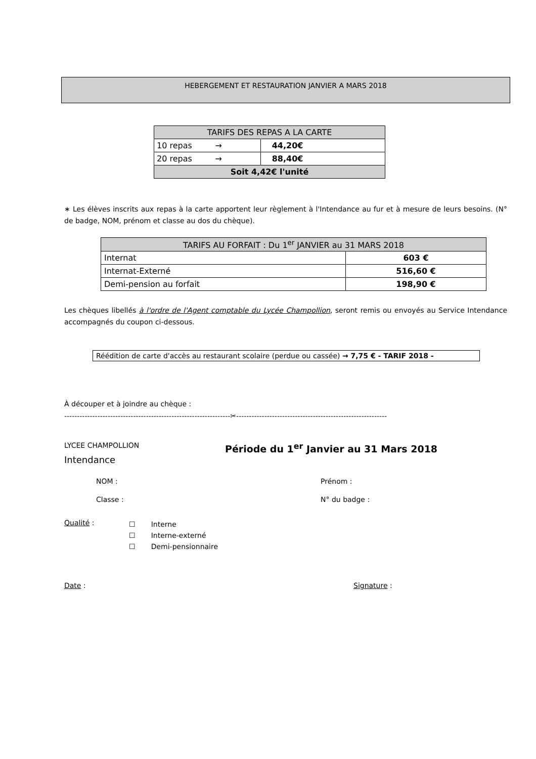HEBERGEMENT ET RESTAURATION JANVIER A MARS 2018
| TARIFS DES REPAS A LA CARTE | |
| 10 repas → | 44,20€ |
| 20 repas → | 88,40€ |
| Soit 4,42€ l'unité | |
∗ Les élèves inscrits aux repas à la carte apportent leur règlement à l'Intendance au fur et à mesure de leurs besoins. (N° de badge, NOM, prénom et classe au dos du chèque).
| TARIFS AU FORFAIT : Du 1<sup>er</sup> JANVIER au 31 MARS 2018 | |
| Internat | 603 € |
| Internat-Externé | 516,60 € |
| Demi-pension au forfait | 198,90 € |
Les chèques libellés à l'ordre de l'Agent comptable du Lycée Champollion, seront remis ou envoyés au Service Intendance accompagnés du coupon ci-dessous.
Réédition de carte d'accès au restaurant scolaire (perdue ou cassée) → 7,75 € - TARIF 2018 -
À découper et à joindre au chèque :
-----------------------------------------------------------------✂-----------------------------------------------------------
LYCEE CHAMPOLLION Période du 1<sup>er</sup> Janvier au 31 Mars 2018
Intendance
NOM : Prénom :
Classe : N° du badge :
Qualité :
☐ Interne
☐ Interne-externé
☐ Demi-pensionnaire
Date : Signature :